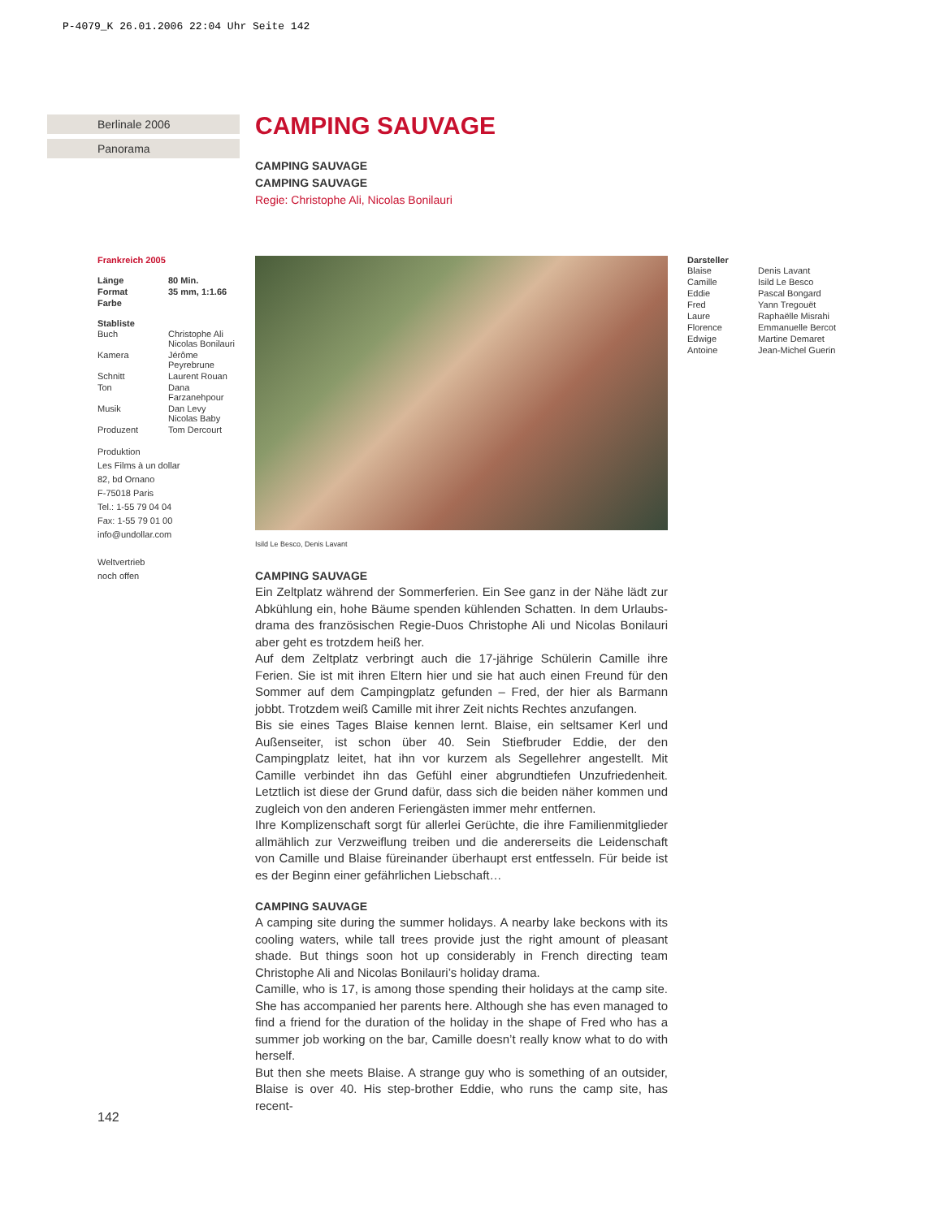P-4079_K 26.01.2006 22:04 Uhr Seite 142
Berlinale 2006
Panorama
CAMPING SAUVAGE
CAMPING SAUVAGE
CAMPING SAUVAGE
Regie: Christophe Ali, Nicolas Bonilauri
Isild Le Besco, Denis Lavant
CAMPING SAUVAGE
Ein Zeltplatz während der Sommerferien. Ein See ganz in der Nähe lädt zur Abkühlung ein, hohe Bäume spenden kühlenden Schatten. In dem Urlaubs­drama des französischen Regie-Duos Christophe Ali und Nicolas Bonilauri aber geht es trotzdem heiß her.
Auf dem Zeltplatz verbringt auch die 17-jährige Schülerin Camille ihre Ferien. Sie ist mit ihren Eltern hier und sie hat auch einen Freund für den Sommer auf dem Campingplatz gefunden – Fred, der hier als Barmann jobbt. Trotz­dem weiß Camille mit ihrer Zeit nichts Rechtes anzufangen.
Bis sie eines Tages Blaise kennen lernt. Blaise, ein seltsamer Kerl und Außen­seiter, ist schon über 40. Sein Stiefbruder Eddie, der den Campingplatz lei­tet, hat ihn vor kurzem als Segellehrer angestellt. Mit Camille verbindet ihn das Gefühl einer abgrundtiefen Unzufriedenheit. Letztlich ist diese der Grund dafür, dass sich die beiden näher kommen und zugleich von den anderen Feriengästen immer mehr entfernen.
Ihre Komplizenschaft sorgt für allerlei Gerüchte, die ihre Familienmitglieder allmählich zur Verzweiflung treiben und die andererseits die Leidenschaft von Camille und Blaise füreinander überhaupt erst entfesseln. Für beide ist es der Beginn einer gefährlichen Liebschaft…
CAMPING SAUVAGE
A camping site during the summer holidays. A nearby lake beckons with its cooling waters, while tall trees provide just the right amount of pleasant shade. But things soon hot up considerably in French directing team Christophe Ali and Nicolas Bonilauri’s holiday drama.
Camille, who is 17, is among those spending their holidays at the camp site. She has accompanied her parents here. Although she has even managed to find a friend for the duration of the holiday in the shape of Fred who has a summer job working on the bar, Camille doesn’t really know what to do with herself.
But then she meets Blaise. A strange guy who is something of an outsider, Blaise is over 40. His step-brother Eddie, who runs the camp site, has recent-
Frankreich 2005
| Länge | 80 Min. |
| Format | 35 mm, 1:1.66 |
| Farbe | |
Stabliste
| Buch | Christophe Ali Nicolas Bonilauri |
| Kamera | Jérôme Peyrebrune |
| Schnitt | Laurent Rouan |
| Ton | Dana Farzanehpour |
| Musik | Dan Levy Nicolas Baby |
| Produzent | Tom Dercourt |
Produktion
Les Films à un dollar
82, bd Ornano
F-75018 Paris
Tel.: 1-55 79 04 04
Fax: 1-55 79 01 00
info@undollar.com
Weltvertrieb
noch offen
Darsteller
| Blaise | Denis Lavant |
| Camille | Isild Le Besco |
| Eddie | Pascal Bongard |
| Fred | Yann Tregouët |
| Laure | Raphaëlle Misrahi |
| Florence | Emmanuelle Bercot |
| Edwige | Martine Demaret |
| Antoine | Jean-Michel Guerin |
142